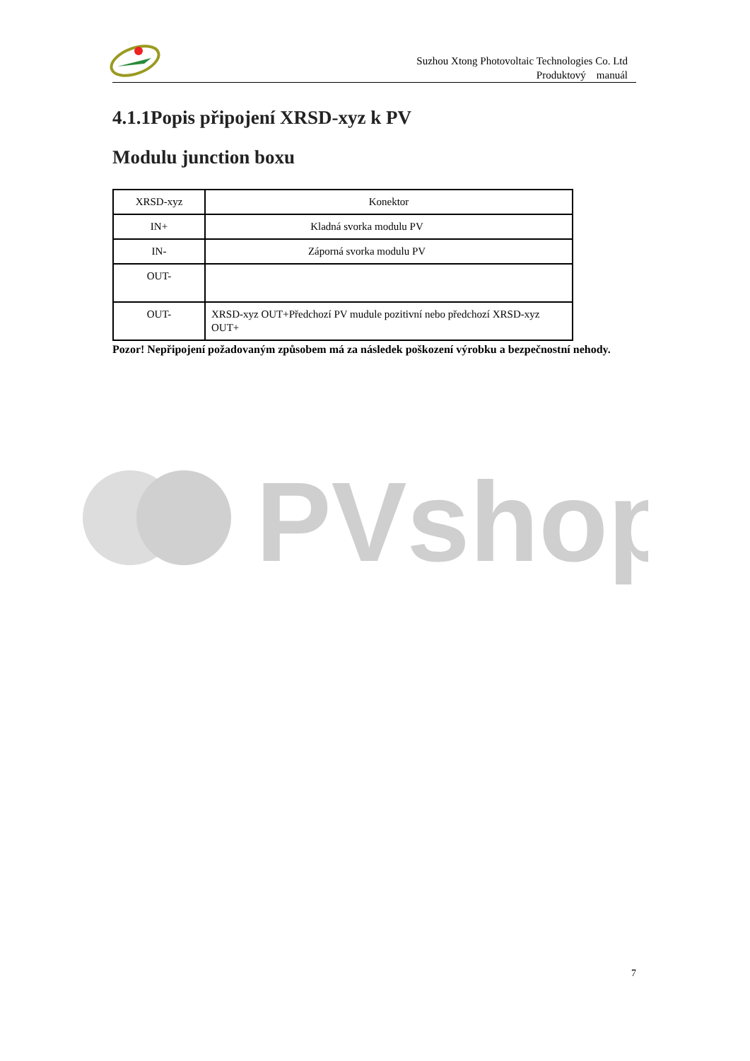Suzhou Xtong Photovoltaic Technologies Co. Ltd
Produktový manuál
4.1.1Popis připojení XRSD-xyz k PV
Modulu junction boxu
| XRSD-xyz | Konektor |
| IN+ | Kladná svorka modulu PV |
| IN- | Záporná svorka modulu PV |
| OUT- | |
| OUT- | XRSD-xyz OUT+Předchozí PV mudule pozitivní nebo předchozí XRSD-xyz OUT+ |
Pozor! Nepřipojení požadovaným způsobem má za následek poškození výrobku a bezpečnostní nehody.
PVshop
7